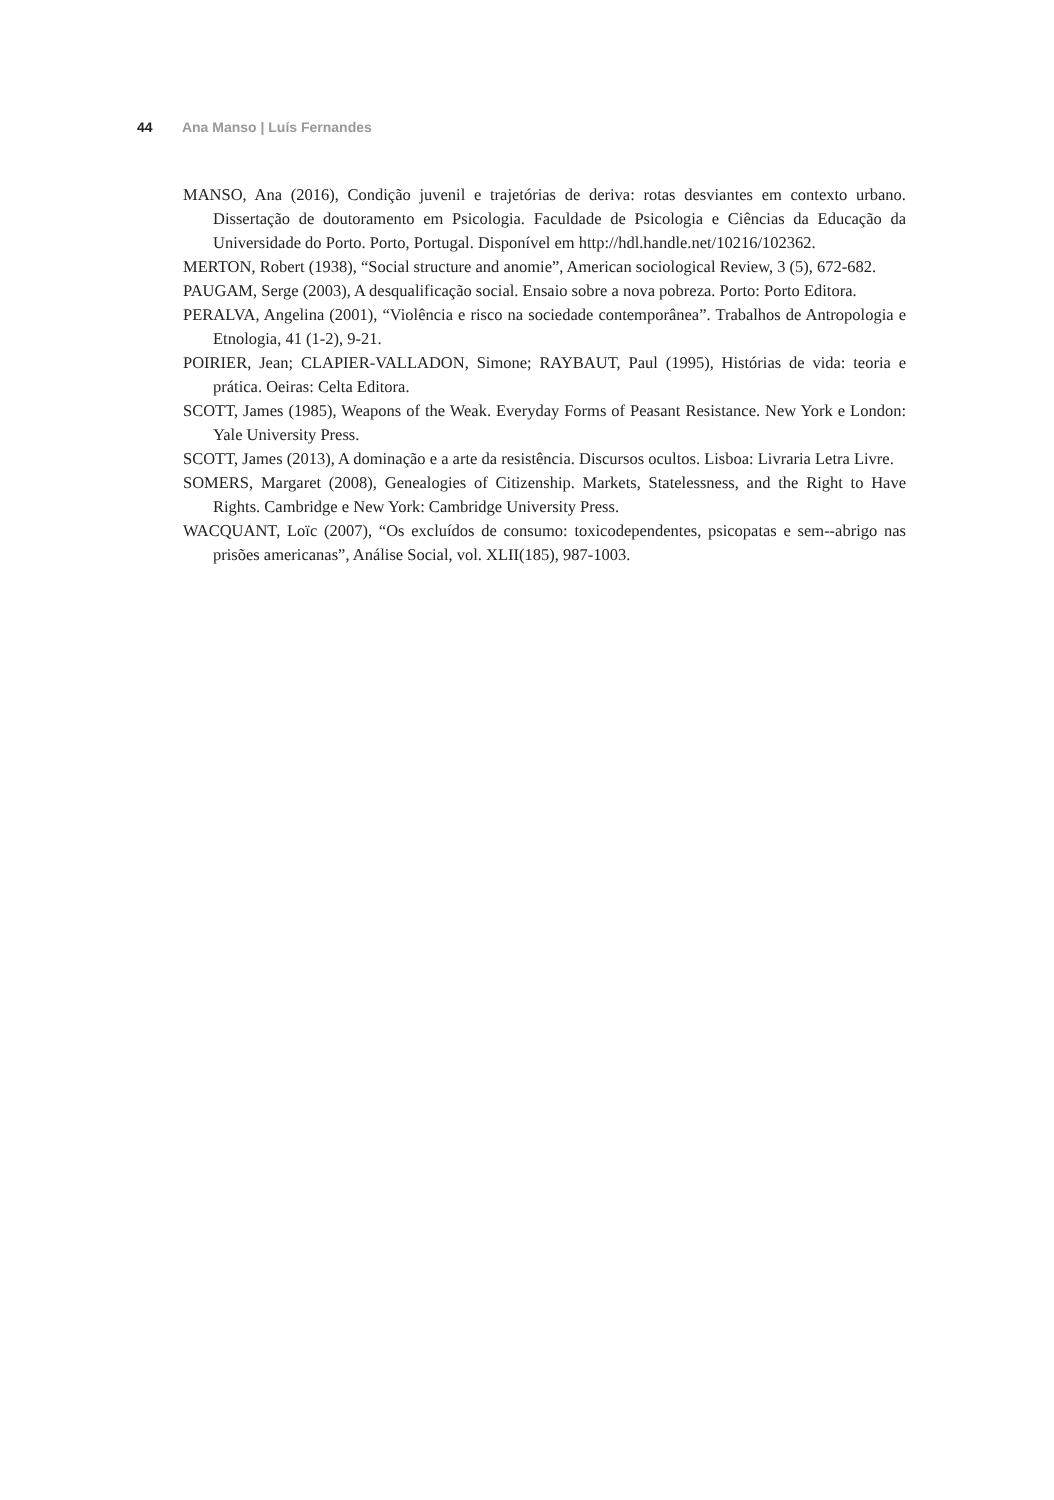44 Ana Manso | Luís Fernandes
MANSO, Ana (2016), Condição juvenil e trajetórias de deriva: rotas desviantes em contexto urbano. Dissertação de doutoramento em Psicologia. Faculdade de Psicologia e Ciências da Educação da Universidade do Porto. Porto, Portugal. Disponível em http://hdl.handle.net/10216/102362.
MERTON, Robert (1938), “Social structure and anomie”, American sociological Review, 3 (5), 672-682.
PAUGAM, Serge (2003), A desqualificação social. Ensaio sobre a nova pobreza. Porto: Porto Editora.
PERALVA, Angelina (2001), “Violência e risco na sociedade contemporânea”. Trabalhos de Antropologia e Etnologia, 41 (1-2), 9-21.
POIRIER, Jean; CLAPIER-VALLADON, Simone; RAYBAUT, Paul (1995), Histórias de vida: teoria e prática. Oeiras: Celta Editora.
SCOTT, James (1985), Weapons of the Weak. Everyday Forms of Peasant Resistance. New York e London: Yale University Press.
SCOTT, James (2013), A dominação e a arte da resistência. Discursos ocultos. Lisboa: Livraria Letra Livre.
SOMERS, Margaret (2008), Genealogies of Citizenship. Markets, Statelessness, and the Right to Have Rights. Cambridge e New York: Cambridge University Press.
WACQUANT, Loïc (2007), “Os excluídos de consumo: toxicodependentes, psicopatas e sem--abrigo nas prisões americanas”, Análise Social, vol. XLII(185), 987-1003.